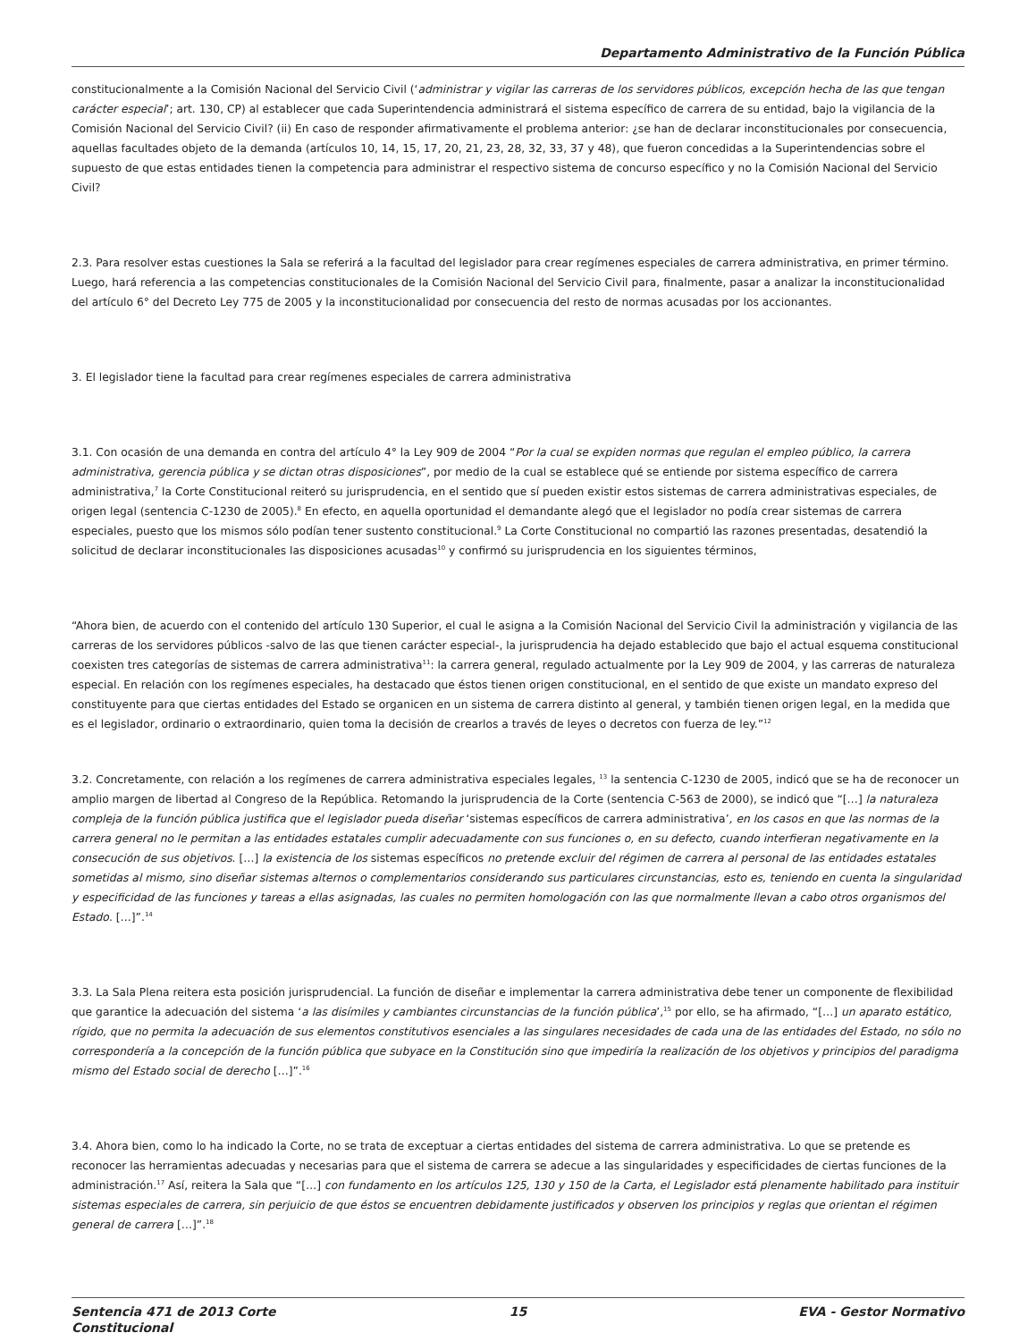Departamento Administrativo de la Función Pública
constitucionalmente a la Comisión Nacional del Servicio Civil (‘administrar y vigilar las carreras de los servidores públicos, excepción hecha de las que tengan carácter especial’; art. 130, CP) al establecer que cada Superintendencia administrará el sistema específico de carrera de su entidad, bajo la vigilancia de la Comisión Nacional del Servicio Civil? (ii) En caso de responder afirmativamente el problema anterior: ¿se han de declarar inconstitucionales por consecuencia, aquellas facultades objeto de la demanda (artículos 10, 14, 15, 17, 20, 21, 23, 28, 32, 33, 37 y 48), que fueron concedidas a la Superintendencias sobre el supuesto de que estas entidades tienen la competencia para administrar el respectivo sistema de concurso específico y no la Comisión Nacional del Servicio Civil?
2.3. Para resolver estas cuestiones la Sala se referirá a la facultad del legislador para crear regímenes especiales de carrera administrativa, en primer término. Luego, hará referencia a las competencias constitucionales de la Comisión Nacional del Servicio Civil para, finalmente, pasar a analizar la inconstitucionalidad del artículo 6° del Decreto Ley 775 de 2005 y la inconstitucionalidad por consecuencia del resto de normas acusadas por los accionantes.
3. El legislador tiene la facultad para crear regímenes especiales de carrera administrativa
3.1. Con ocasión de una demanda en contra del artículo 4° la Ley 909 de 2004 “Por la cual se expiden normas que regulan el empleo público, la carrera administrativa, gerencia pública y se dictan otras disposiciones”, por medio de la cual se establece qué se entiende por sistema específico de carrera administrativa,<sup>7</sup> la Corte Constitucional reiteró su jurisprudencia, en el sentido que sí pueden existir estos sistemas de carrera administrativas especiales, de origen legal (sentencia C-1230 de 2005).<sup>8</sup> En efecto, en aquella oportunidad el demandante alegó que el legislador no podía crear sistemas de carrera especiales, puesto que los mismos sólo podían tener sustento constitucional.<sup>9</sup> La Corte Constitucional no compartió las razones presentadas, desatendió la solicitud de declarar inconstitucionales las disposiciones acusadas<sup>10</sup> y confirmó su jurisprudencia en los siguientes términos,
“Ahora bien, de acuerdo con el contenido del artículo 130 Superior, el cual le asigna a la Comisión Nacional del Servicio Civil la administración y vigilancia de las carreras de los servidores públicos -salvo de las que tienen carácter especial-, la jurisprudencia ha dejado establecido que bajo el actual esquema constitucional coexisten tres categorías de sistemas de carrera administrativa<sup>11</sup>: la carrera general, regulado actualmente por la Ley 909 de 2004, y las carreras de naturaleza especial. En relación con los regímenes especiales, ha destacado que éstos tienen origen constitucional, en el sentido de que existe un mandato expreso del constituyente para que ciertas entidades del Estado se organicen en un sistema de carrera distinto al general, y también tienen origen legal, en la medida que es el legislador, ordinario o extraordinario, quien toma la decisión de crearlos a través de leyes o decretos con fuerza de ley.”<sup>12</sup>
3.2. Concretamente, con relación a los regímenes de carrera administrativa especiales legales, <sup>13</sup> la sentencia C-1230 de 2005, indicó que se ha de reconocer un amplio margen de libertad al Congreso de la República. Retomando la jurisprudencia de la Corte (sentencia C-563 de 2000), se indicó que “[…] la naturaleza compleja de la función pública justifica que el legislador pueda diseñar ‘sistemas específicos de carrera administrativa’, en los casos en que las normas de la carrera general no le permitan a las entidades estatales cumplir adecuadamente con sus funciones o, en su defecto, cuando interfieran negativamente en la consecución de sus objetivos. […] la existencia de los sistemas específicos no pretende excluir del régimen de carrera al personal de las entidades estatales sometidas al mismo, sino diseñar sistemas alternos o complementarios considerando sus particulares circunstancias, esto es, teniendo en cuenta la singularidad y especificidad de las funciones y tareas a ellas asignadas, las cuales no permiten homologación con las que normalmente llevan a cabo otros organismos del Estado. […]”.<sup>14</sup>
3.3. La Sala Plena reitera esta posición jurisprudencial. La función de diseñar e implementar la carrera administrativa debe tener un componente de flexibilidad que garantice la adecuación del sistema ‘a las disímiles y cambiantes circunstancias de la función pública’,<sup>15</sup> por ello, se ha afirmado, “[…] un aparato estático, rígido, que no permita la adecuación de sus elementos constitutivos esenciales a las singulares necesidades de cada una de las entidades del Estado, no sólo no correspondería a la concepción de la función pública que subyace en la Constitución sino que impediría la realización de los objetivos y principios del paradigma mismo del Estado social de derecho […]”.<sup>16</sup>
3.4. Ahora bien, como lo ha indicado la Corte, no se trata de exceptuar a ciertas entidades del sistema de carrera administrativa. Lo que se pretende es reconocer las herramientas adecuadas y necesarias para que el sistema de carrera se adecue a las singularidades y especificidades de ciertas funciones de la administración.<sup>17</sup> Así, reitera la Sala que “[…] con fundamento en los artículos 125, 130 y 150 de la Carta, el Legislador está plenamente habilitado para instituir sistemas especiales de carrera, sin perjuicio de que éstos se encuentren debidamente justificados y observen los principios y reglas que orientan el régimen general de carrera […]”.<sup>18</sup>
Sentencia 471 de 2013 Corte Constitucional
15 EVA - Gestor Normativo